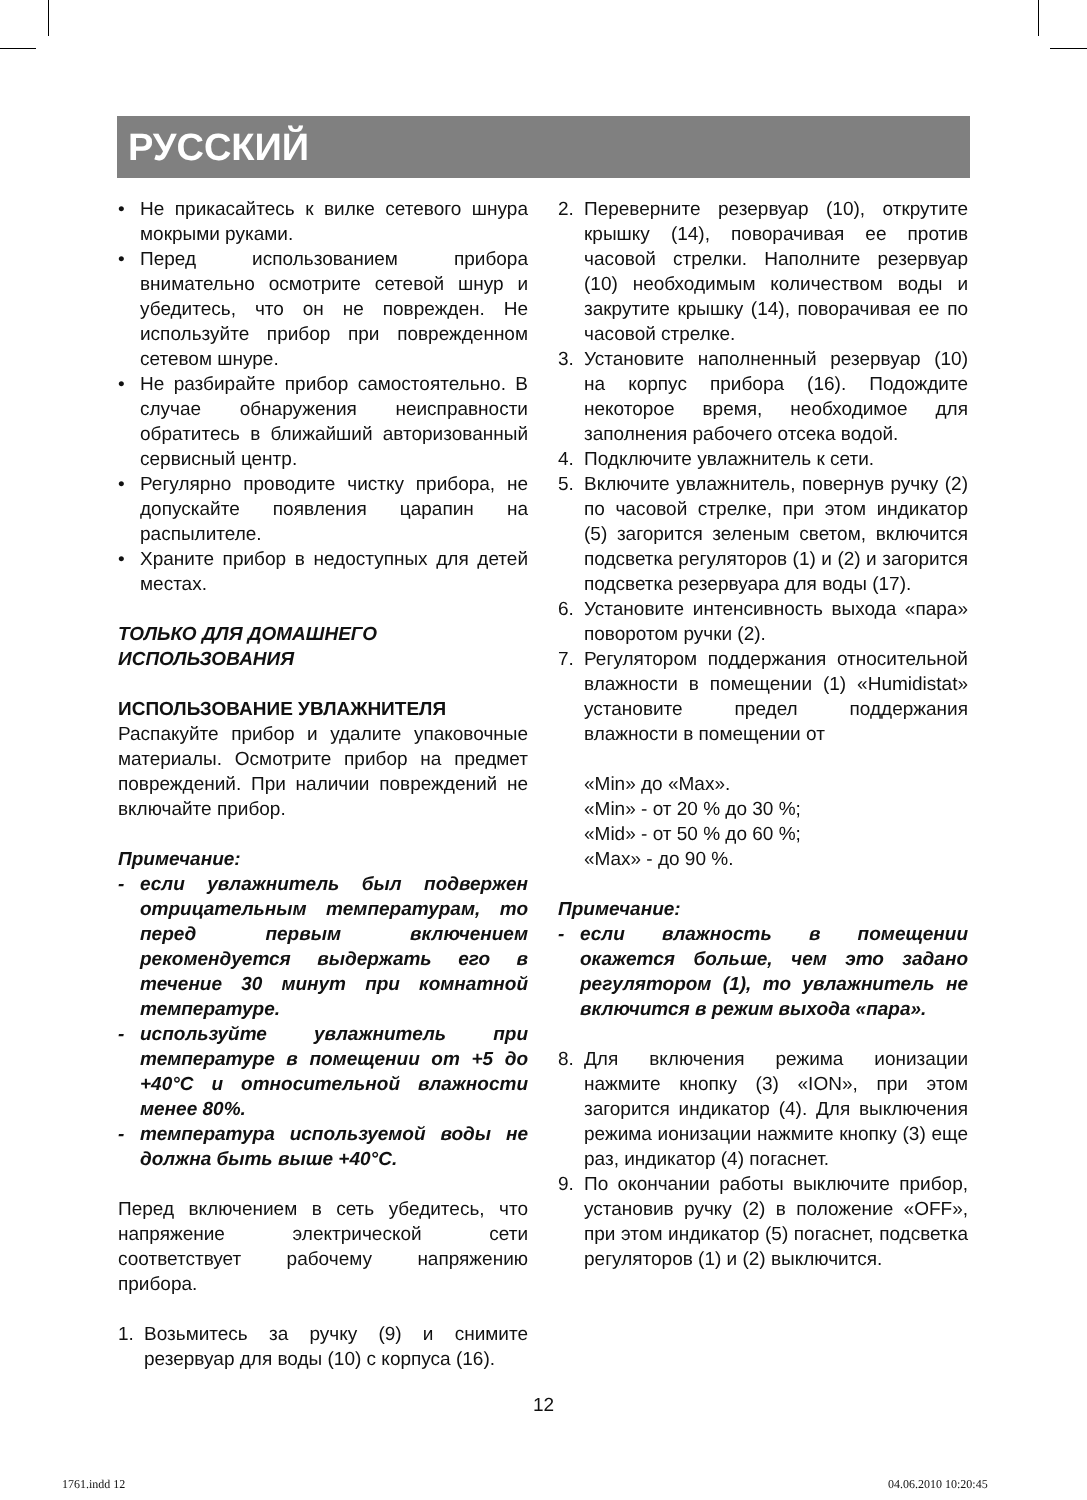РУССКИЙ
• Не прикасайтесь к вилке сетевого шнура мокрыми руками.
• Перед использованием прибора внимательно осмотрите сетевой шнур и убедитесь, что он не поврежден. Не используйте прибор при поврежденном сетевом шнуре.
• Не разбирайте прибор самостоятельно. В случае обнаружения неисправности обратитесь в ближайший авторизованный сервисный центр.
• Регулярно проводите чистку прибора, не допускайте появления царапин на распылителе.
• Храните прибор в недоступных для детей местах.
ТОЛЬКО ДЛЯ ДОМАШНЕГО
ИСПОЛЬЗОВАНИЯ
ИСПОЛЬЗОВАНИЕ УВЛАЖНИТЕЛЯ
Распакуйте прибор и удалите упаковочные материалы. Осмотрите прибор на предмет повреждений. При наличии повреждений не включайте прибор.
Примечание:
- если увлажнитель был подвержен отрицательным температурам, то перед первым включением рекомендуется выдержать его в течение 30 минут при комнатной температуре.
- используйте увлажнитель при температуре в помещении от +5 до +40°С и относительной влажности менее 80%.
- температура используемой воды не должна быть выше +40°С.
Перед включением в сеть убедитесь, что напряжение электрической сети соответствует рабочему напряжению прибора.
1. Возьмитесь за ручку (9) и снимите резервуар для воды (10) с корпуса (16).
2. Переверните резервуар (10), открутите крышку (14), поворачивая ее против часовой стрелки. Наполните резервуар (10) необходимым количеством воды и закрутите крышку (14), поворачивая ее по часовой стрелке.
3. Установите наполненный резервуар (10) на корпус прибора (16). Подождите некоторое время, необходимое для заполнения рабочего отсека водой.
4. Подключите увлажнитель к сети.
5. Включите увлажнитель, повернув ручку (2) по часовой стрелке, при этом индикатор (5) загорится зеленым светом, включится подсветка регуляторов (1) и (2) и загорится подсветка резервуара для воды (17).
6. Установите интенсивность выхода «пара» поворотом ручки (2).
7. Регулятором поддержания относительной влажности в помещении (1) «Humidistat» установите предел поддержания влажности в помещении от
«Min» до «Max».
«Min» - от 20 % до 30 %;
«Mid» - от 50 % до 60 %;
«Max» - до 90 %.
Примечание:
- если влажность в помещении окажется больше, чем это задано регулятором (1), то увлажнитель не включится в режим выхода «пара».
8. Для включения режима ионизации нажмите кнопку (3) «ION», при этом загорится индикатор (4). Для выключения режима ионизации нажмите кнопку (3) еще раз, индикатор (4) погаснет.
9. По окончании работы выключите прибор, установив ручку (2) в положение «OFF», при этом индикатор (5) погаснет, подсветка регуляторов (1) и (2) выключится.
12
1761.indd 12 04.06.2010 10:20:45